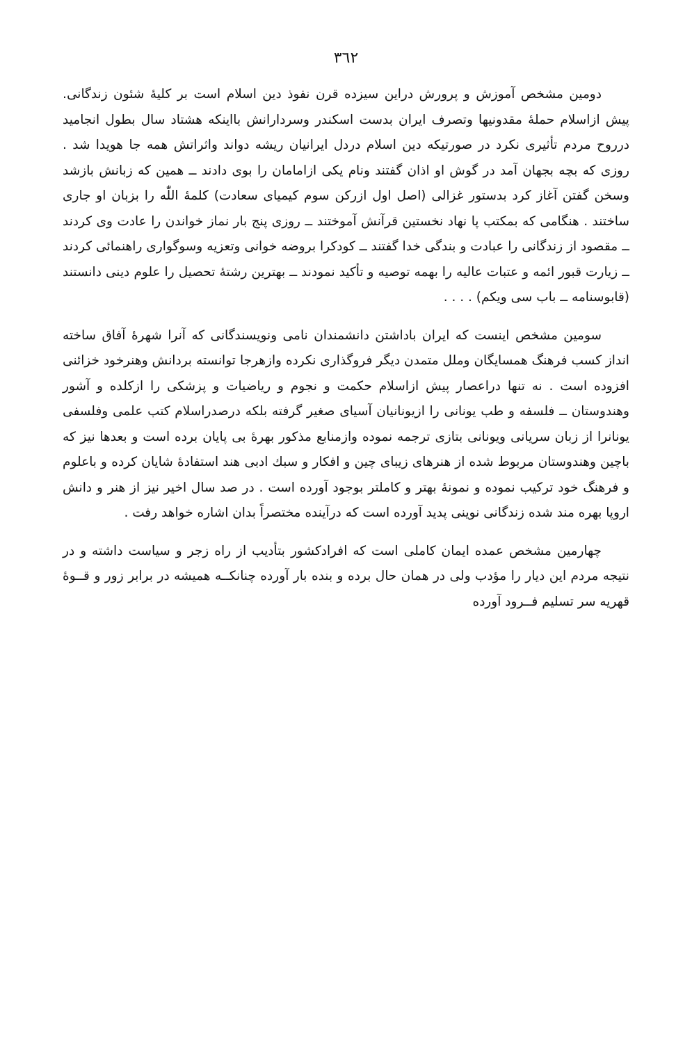٣٦٢
دومین مشخص آموزش و پرورش دراین سیزده قرن نفوذ دین اسلام است بر کلیهٔ شئون زندگانی. پیش ازاسلام حملهٔ مقدونیها وتصرف ایران بدست اسکندر وسردارانش بااینکه هشتاد سال بطول انجامید درروح مردم تأثیری نکرد در صورتیکه دین اسلام دردل ایرانیان ریشه دواند واثراتش همه جا هویدا شد . روزی که بچه بجهان آمد در گوش او اذان گفتند ونام یکی ازامامان را بوی دادند ــ همین که زبانش بازشد وسخن گفتن آغاز کرد بدستور غزالی (اصل اول ازرکن سوم کیمیای سعادت) کلمهٔ اللّٰه را بزبان او جاری ساختند . هنگامی که بمکتب پا نهاد نخستین قرآنش آموختند ــ روزی پنج بار نماز خواندن را عادت وی کردند ــ مقصود از زندگانی را عبادت و بندگی خدا گفتند ــ کودکرا بروضه خوانی وتعزیه وسوگواری راهنمائی کردند ــ زیارت قبور ائمه و عتبات عالیه را بهمه توصیه و تأکید نمودند ــ بهترین رشتهٔ تحصیل را علوم دینی دانستند (قابوسنامه ــ باب سی ویکم) . . . .
سومین مشخص اینست که ایران باداشتن دانشمندان نامی ونویسندگانی که آنرا شهرهٔ آفاق ساخته انداز کسب فرهنگ همسایگان وملل متمدن دیگر فروگذاری نکرده وازهرجا توانسته بردانش وهنرخود خزائنی افزوده است . نه تنها دراعصار پیش ازاسلام حکمت و نجوم و ریاضیات و پزشکی را ازکلده و آشور وهندوستان ــ فلسفه و طب یونانی را ازیونانیان آسیای صغیر گرفته بلکه درصدراسلام کتب علمی وفلسفی یونانرا از زبان سریانی ویونانی بتازی ترجمه نموده وازمنابع مذکور بهرهٔ بی پایان برده است و بعدها نیز که باچین وهندوستان مربوط شده از هنرهای زیبای چین و افکار و سبك ادبی هند استفادهٔ شایان کرده و باعلوم و فرهنگ خود ترکیب نموده و نمونهٔ بهتر و کاملتر بوجود آورده است . در صد سال اخیر نیز از هنر و دانش اروپا بهره مند شده زندگانی نوینی پدید آورده است که درآینده مختصراً بدان اشاره خواهد رفت .
چهارمین مشخص عمده ایمان کاملی است که افرادکشور بتأدیب از راه زجر و سیاست داشته و در نتیجه مردم این دیار را مؤدب ولی در همان حال برده و بنده بار آورده چنانکــه همیشه در برابر زور و قــوهٔ قهریه سر تسلیم فــرود آورده